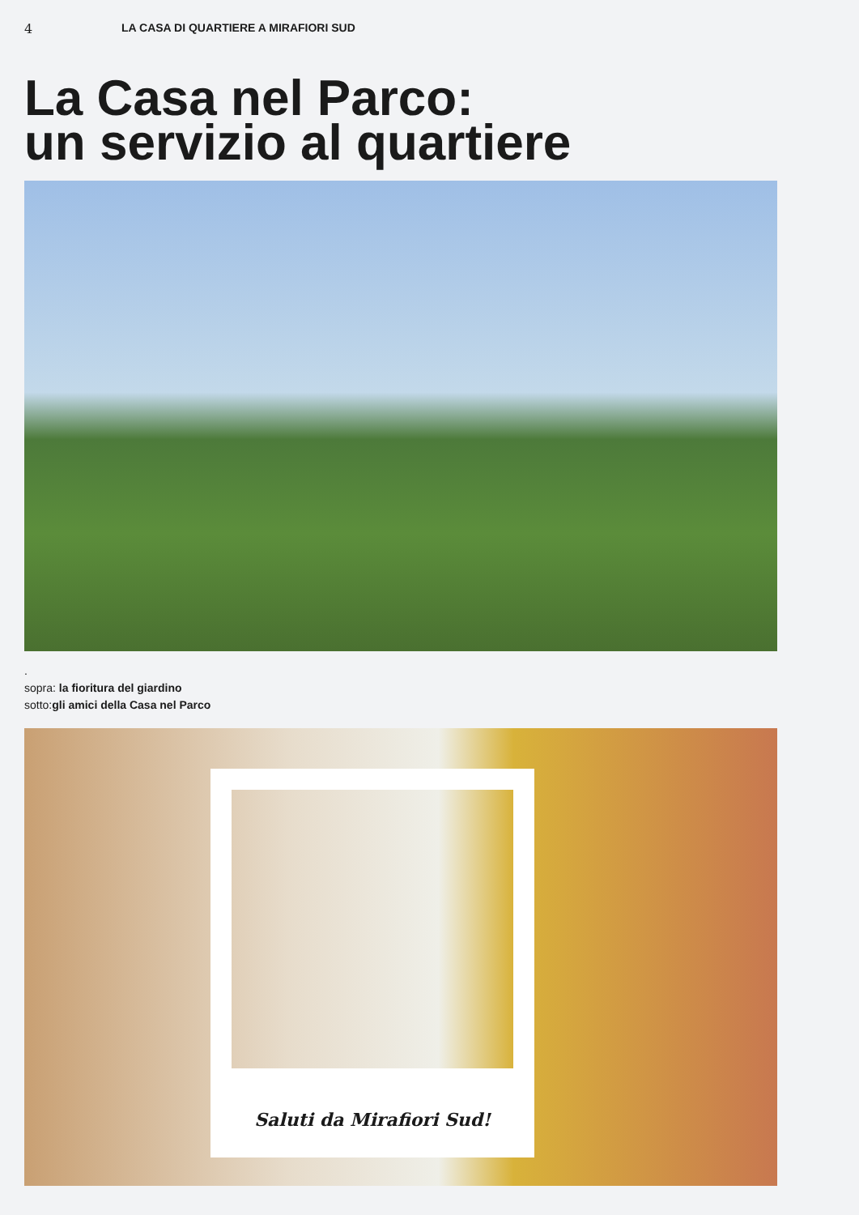4 LA CASA DI QUARTIERE A MIRAFIORI SUD
La Casa nel Parco:
un servizio al quartiere
.
sopra: la fioritura del giardino
sotto:gli amici della Casa nel Parco
Saluti da Mirafiori Sud!